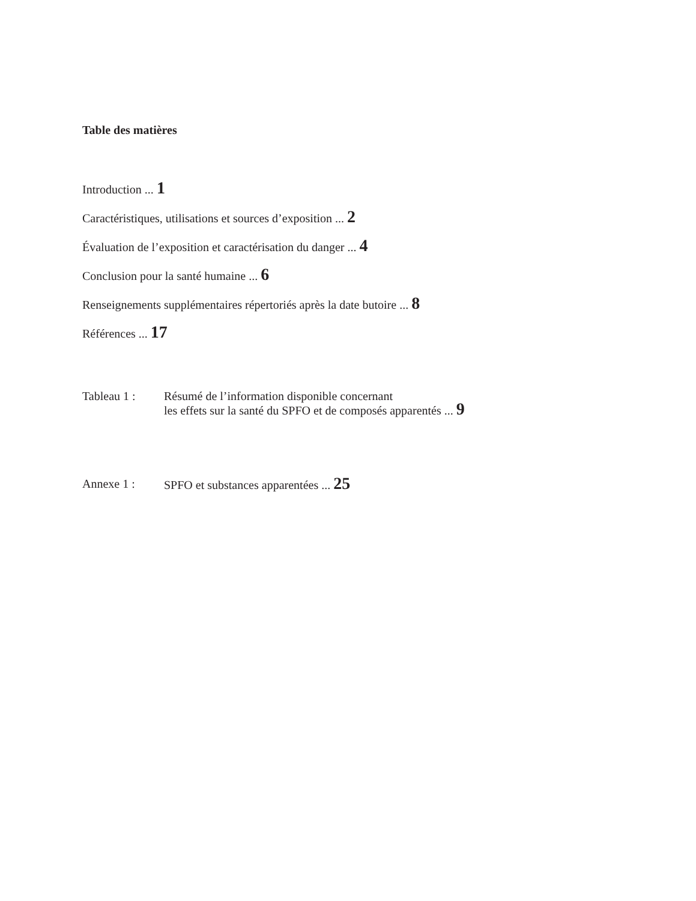Table des matières
Introduction ... 1
Caractéristiques, utilisations et sources d’exposition ... 2
Évaluation de l’exposition et caractérisation du danger ... 4
Conclusion pour la santé humaine ... 6
Renseignements supplémentaires répertoriés après la date butoire ... 8
Références ... 17
Tableau 1 : Résumé de l’information disponible concernant
les effets sur la santé du SPFO et de composés apparentés ... 9
Annexe 1 : SPFO et substances apparentées ... 25